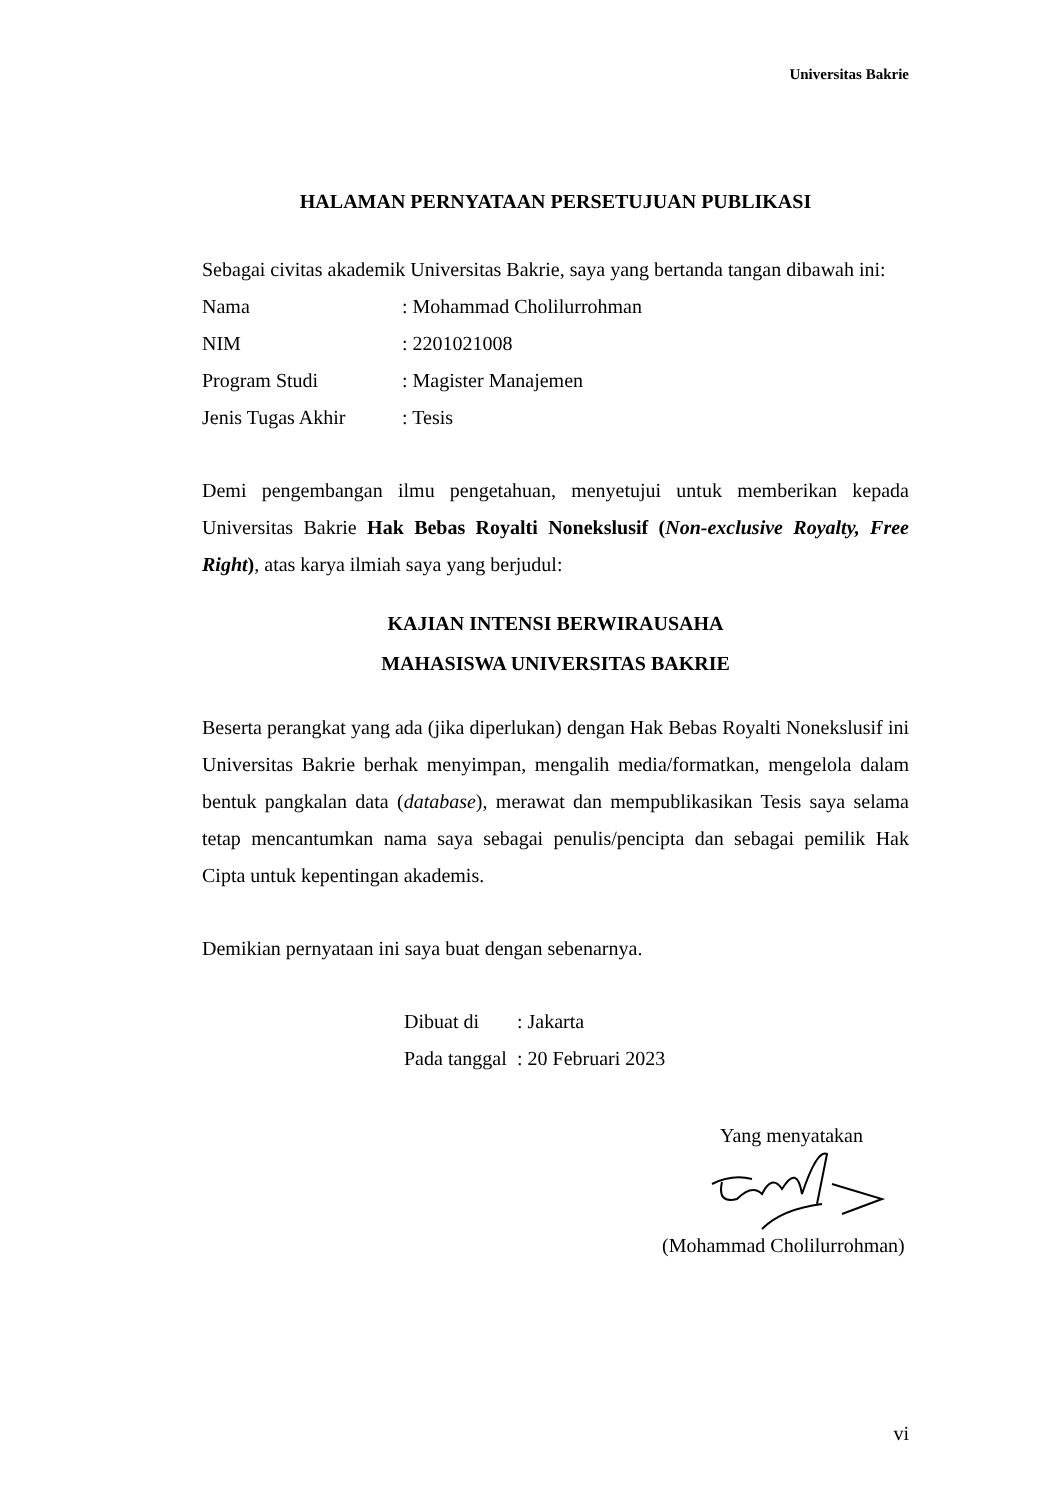Universitas Bakrie
HALAMAN PERNYATAAN PERSETUJUAN PUBLIKASI
Sebagai civitas akademik Universitas Bakrie, saya yang bertanda tangan dibawah ini:
Nama: Mohammad Cholilurrohman
NIM: 2201021008
Program Studi: Magister Manajemen
Jenis Tugas Akhir: Tesis
Demi pengembangan ilmu pengetahuan, menyetujui untuk memberikan kepada Universitas Bakrie Hak Bebas Royalti Nonekslusif (Non-exclusive Royalty, Free Right), atas karya ilmiah saya yang berjudul:
KAJIAN INTENSI BERWIRAUSAHA
MAHASISWA UNIVERSITAS BAKRIE
Beserta perangkat yang ada (jika diperlukan) dengan Hak Bebas Royalti Nonekslusif ini Universitas Bakrie berhak menyimpan, mengalih media/formatkan, mengelola dalam bentuk pangkalan data (database), merawat dan mempublikasikan Tesis saya selama tetap mencantumkan nama saya sebagai penulis/pencipta dan sebagai pemilik Hak Cipta untuk kepentingan akademis.
Demikian pernyataan ini saya buat dengan sebenarnya.
Dibuat di: Jakarta
Pada tanggal: 20 Februari 2023
Yang menyatakan
(Mohammad Cholilurrohman)
vi